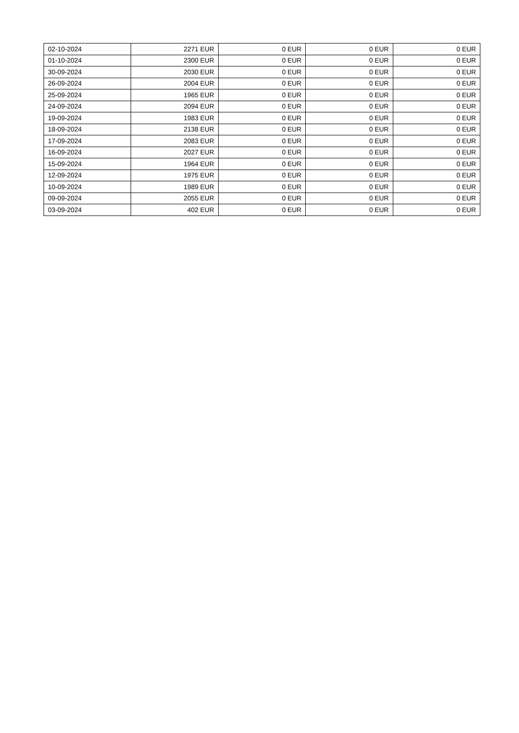| 02-10-2024 | 2271 EUR | 0 EUR | 0 EUR | 0 EUR |
| 01-10-2024 | 2300 EUR | 0 EUR | 0 EUR | 0 EUR |
| 30-09-2024 | 2030 EUR | 0 EUR | 0 EUR | 0 EUR |
| 26-09-2024 | 2004 EUR | 0 EUR | 0 EUR | 0 EUR |
| 25-09-2024 | 1965 EUR | 0 EUR | 0 EUR | 0 EUR |
| 24-09-2024 | 2094 EUR | 0 EUR | 0 EUR | 0 EUR |
| 19-09-2024 | 1983 EUR | 0 EUR | 0 EUR | 0 EUR |
| 18-09-2024 | 2138 EUR | 0 EUR | 0 EUR | 0 EUR |
| 17-09-2024 | 2083 EUR | 0 EUR | 0 EUR | 0 EUR |
| 16-09-2024 | 2027 EUR | 0 EUR | 0 EUR | 0 EUR |
| 15-09-2024 | 1964 EUR | 0 EUR | 0 EUR | 0 EUR |
| 12-09-2024 | 1975 EUR | 0 EUR | 0 EUR | 0 EUR |
| 10-09-2024 | 1989 EUR | 0 EUR | 0 EUR | 0 EUR |
| 09-09-2024 | 2055 EUR | 0 EUR | 0 EUR | 0 EUR |
| 03-09-2024 | 402 EUR | 0 EUR | 0 EUR | 0 EUR |